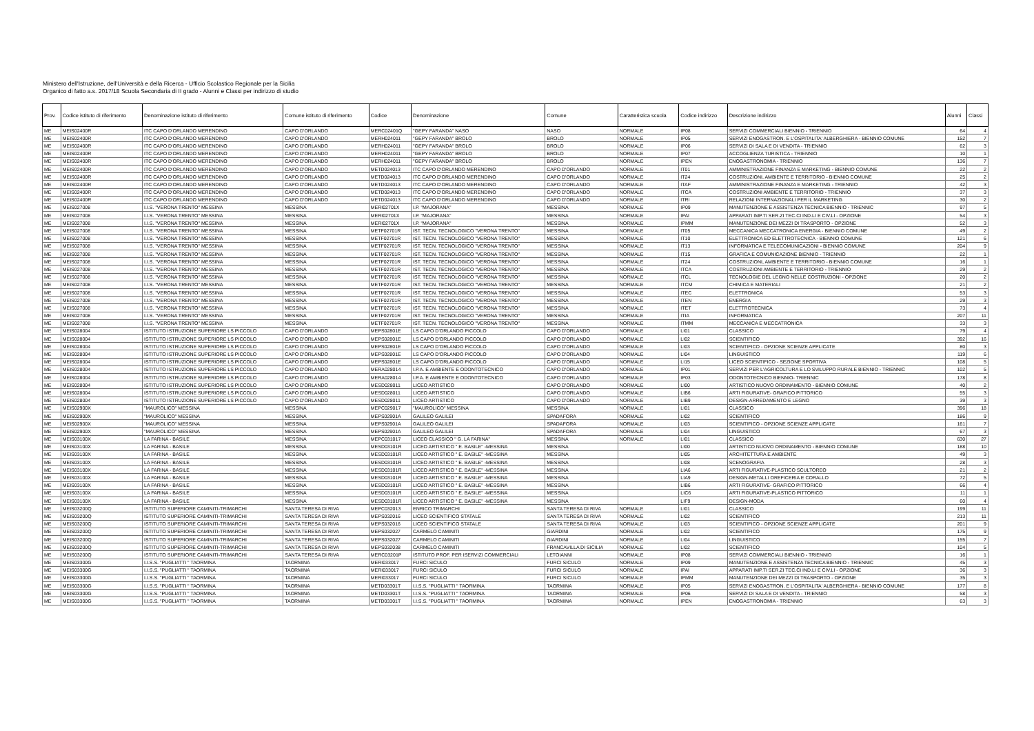Ministero dell'Istruzione, dell'Università e della Ricerca - Ufficio Scolastico Regionale per la Sicilia
Organico di fatto a.s. 2017/18 Scuola Secondaria di II grado - Alunni e Classi per indirizzo di studio
| Prov. | Codice istituto di riferimento | Denominazione istituto di riferimento | Comune istituto di riferimento | Codice | Denominazione | Comune | Caratteristica scuola | Codice indirizzo | Descrizione indirizzo | Alunni | Classi |
| --- | --- | --- | --- | --- | --- | --- | --- | --- | --- | --- | --- |
| ME | MEIS02400R | ITC CAPO D'ORLANDO MERENDINO | CAPO D'ORLANDO | MERC02401Q | "GEPY FARANDA" NASO | NASO | NORMALE | IP08 | SERVIZI COMMERCIALI BIENNIO - TRIENNIO | 64 | 4 |
| ME | MEIS02400R | ITC CAPO D'ORLANDO MERENDINO | CAPO D'ORLANDO | MERH024011 | "GEPY FARANDA" BROLO | BROLO | NORMALE | IP05 | SERVIZI ENOGASTRON. E L'OSPITALITA' ALBERGHIERA - BIENNIO COMUNE | 152 | 7 |
| ME | MEIS02400R | ITC CAPO D'ORLANDO MERENDINO | CAPO D'ORLANDO | MERH024011 | "GEPY FARANDA" BROLO | BROLO | NORMALE | IP06 | SERVIZI DI SALA E DI VENDITA - TRIENNIO | 62 | 3 |
| ME | MEIS02400R | ITC CAPO D'ORLANDO MERENDINO | CAPO D'ORLANDO | MERH024011 | "GEPY FARANDA" BROLO | BROLO | NORMALE | IP07 | ACCOGLIENZA TURISTICA - TRIENNIO | 10 | 1 |
| ME | MEIS02400R | ITC CAPO D'ORLANDO MERENDINO | CAPO D'ORLANDO | MERH024011 | "GEPY FARANDA" BROLO | BROLO | NORMALE | IPEN | ENOGASTRONOMIA - TRIENNIO | 136 | 7 |
| ME | MEIS02400R | ITC CAPO D'ORLANDO MERENDINO | CAPO D'ORLANDO | METD024013 | ITC CAPO D'ORLANDO MERENDINO | CAPO D'ORLANDO | NORMALE | IT01 | AMMINISTRAZIONE FINANZA E MARKETING - BIENNIO COMUNE | 22 | 2 |
| ME | MEIS02400R | ITC CAPO D'ORLANDO MERENDINO | CAPO D'ORLANDO | METD024013 | ITC CAPO D'ORLANDO MERENDINO | CAPO D'ORLANDO | NORMALE | IT24 | COSTRUZIONI, AMBIENTE E TERRITORIO - BIENNIO COMUNE | 25 | 2 |
| ME | MEIS02400R | ITC CAPO D'ORLANDO MERENDINO | CAPO D'ORLANDO | METD024013 | ITC CAPO D'ORLANDO MERENDINO | CAPO D'ORLANDO | NORMALE | ITAF | AMMINISTRAZIONE FINANZA E MARKETING - TRIENNIO | 42 | 3 |
| ME | MEIS02400R | ITC CAPO D'ORLANDO MERENDINO | CAPO D'ORLANDO | METD024013 | ITC CAPO D'ORLANDO MERENDINO | CAPO D'ORLANDO | NORMALE | ITCA | COSTRUZIONI AMBIENTE E TERRITORIO - TRIENNIO | 37 | 3 |
| ME | MEIS02400R | ITC CAPO D'ORLANDO MERENDINO | CAPO D'ORLANDO | METD024013 | ITC CAPO D'ORLANDO MERENDINO | CAPO D'ORLANDO | NORMALE | ITRI | RELAZIONI INTERNAZIONALI PER IL MARKETING | 30 | 2 |
| ME | MEIS027008 | I.I.S. "VERONA TRENTO" MESSINA | MESSINA | MERI02701X | I.P. "MAJORANA" | MESSINA | NORMALE | IP09 | MANUTENZIONE E ASSISTENZA TECNICA BIENNIO - TRIENNIC | 97 | 5 |
| ME | MEIS027008 | I.I.S. "VERONA TRENTO" MESSINA | MESSINA | MERI02701X | I.P. "MAJORANA" | MESSINA | NORMALE | IPAI | APPARATI IMP.TI SER.ZI TEC.CI IND.LI E CIV.LI - OPZIONE | 54 | 3 |
| ME | MEIS027008 | I.I.S. "VERONA TRENTO" MESSINA | MESSINA | MERI02701X | I.P. "MAJORANA" | MESSINA | NORMALE | IPMM | MANUTENZIONE DEI MEZZI DI TRASPORTO - OPZIONE | 52 | 3 |
| ME | MEIS027008 | I.I.S. "VERONA TRENTO" MESSINA | MESSINA | METF02701R | IST. TECN. TECNOLOGICO "VERONA TRENTO" | MESSINA | NORMALE | IT05 | MECCANICA MECCATRONICA ENERGIA - BIENNIO COMUNE | 49 | 2 |
| ME | MEIS027008 | I.I.S. "VERONA TRENTO" MESSINA | MESSINA | METF02701R | IST. TECN. TECNOLOGICO "VERONA TRENTO" | MESSINA | NORMALE | IT10 | ELETTRONICA ED ELETTROTECNICA - BIENNIO COMUNE | 121 | 6 |
| ME | MEIS027008 | I.I.S. "VERONA TRENTO" MESSINA | MESSINA | METF02701R | IST. TECN. TECNOLOGICO "VERONA TRENTO" | MESSINA | NORMALE | IT13 | INFORMATICA E TELECOMUNICAZIONI - BIENNIO COMUNE | 204 | 9 |
| ME | MEIS027008 | I.I.S. "VERONA TRENTO" MESSINA | MESSINA | METF02701R | IST. TECN. TECNOLOGICO "VERONA TRENTO" | MESSINA | NORMALE | IT15 | GRAFICA E COMUNICAZIONE BIENNIO - TRIENNIO | 22 | 1 |
| ME | MEIS027008 | I.I.S. "VERONA TRENTO" MESSINA | MESSINA | METF02701R | IST. TECN. TECNOLOGICO "VERONA TRENTO" | MESSINA | NORMALE | IT24 | COSTRUZIONI, AMBIENTE E TERRITORIO - BIENNIO COMUNE | 16 | 1 |
| ME | MEIS027008 | I.I.S. "VERONA TRENTO" MESSINA | MESSINA | METF02701R | IST. TECN. TECNOLOGICO "VERONA TRENTO" | MESSINA | NORMALE | ITCA | COSTRUZIONI AMBIENTE E TERRITORIO - TRIENNIO | 29 | 2 |
| ME | MEIS027008 | I.I.S. "VERONA TRENTO" MESSINA | MESSINA | METF02701R | IST. TECN. TECNOLOGICO "VERONA TRENTO" | MESSINA | NORMALE | ITCL | TECNOLOGIE DEL LEGNO NELLE COSTRUZIONI - OPZIONE | 20 | 2 |
| ME | MEIS027008 | I.I.S. "VERONA TRENTO" MESSINA | MESSINA | METF02701R | IST. TECN. TECNOLOGICO "VERONA TRENTO" | MESSINA | NORMALE | ITCM | CHIMICA E MATERIALI | 21 | 2 |
| ME | MEIS027008 | I.I.S. "VERONA TRENTO" MESSINA | MESSINA | METF02701R | IST. TECN. TECNOLOGICO "VERONA TRENTO" | MESSINA | NORMALE | ITEC | ELETTRONICA | 53 | 3 |
| ME | MEIS027008 | I.I.S. "VERONA TRENTO" MESSINA | MESSINA | METF02701R | IST. TECN. TECNOLOGICO "VERONA TRENTO" | MESSINA | NORMALE | ITEN | ENERGIA | 29 | 3 |
| ME | MEIS027008 | I.I.S. "VERONA TRENTO" MESSINA | MESSINA | METF02701R | IST. TECN. TECNOLOGICO "VERONA TRENTO" | MESSINA | NORMALE | ITET | ELETTROTECNICA | 73 | 4 |
| ME | MEIS027008 | I.I.S. "VERONA TRENTO" MESSINA | MESSINA | METF02701R | IST. TECN. TECNOLOGICO "VERONA TRENTO" | MESSINA | NORMALE | ITIA | INFORMATICA | 207 | 11 |
| ME | MEIS027008 | I.I.S. "VERONA TRENTO" MESSINA | MESSINA | METF02701R | IST. TECN. TECNOLOGICO "VERONA TRENTO" | MESSINA | NORMALE | ITMM | MECCANICA E MECCATRONICA | 33 | 3 |
| ME | MEIS028004 | ISTITUTO ISTRUZIONE SUPERIORE LS PICCOLO | CAPO D'ORLANDO | MEPS02801E | LS CAPO D'ORLANDO PICCOLO | CAPO D'ORLANDO | NORMALE | LI01 | CLASSICO | 79 | 4 |
| ME | MEIS028004 | ISTITUTO ISTRUZIONE SUPERIORE LS PICCOLO | CAPO D'ORLANDO | MEPS02801E | LS CAPO D'ORLANDO PICCOLO | CAPO D'ORLANDO | NORMALE | LI02 | SCIENTIFICO | 392 | 16 |
| ME | MEIS028004 | ISTITUTO ISTRUZIONE SUPERIORE LS PICCOLO | CAPO D'ORLANDO | MEPS02801E | LS CAPO D'ORLANDO PICCOLO | CAPO D'ORLANDO | NORMALE | LI03 | SCIENTIFICO - OPZIONE SCIENZE APPLICATE | 80 | 3 |
| ME | MEIS028004 | ISTITUTO ISTRUZIONE SUPERIORE LS PICCOLO | CAPO D'ORLANDO | MEPS02801E | LS CAPO D'ORLANDO PICCOLO | CAPO D'ORLANDO | NORMALE | LI04 | LINGUISTICO | 119 | 6 |
| ME | MEIS028004 | ISTITUTO ISTRUZIONE SUPERIORE LS PICCOLO | CAPO D'ORLANDO | MEPS02801E | LS CAPO D'ORLANDO PICCOLO | CAPO D'ORLANDO | NORMALE | LI15 | LICEO SCIENTIFICO - SEZIONE SPORTIVA | 108 | 5 |
| ME | MEIS028004 | ISTITUTO ISTRUZIONE SUPERIORE LS PICCOLO | CAPO D'ORLANDO | MERA028014 | I.P.A. E AMBIENTE E ODONTOTECNICO | CAPO D'ORLANDO | NORMALE | IP01 | SERVIZI PER L'AGRICOLTURA E LO SVILUPPO RURALE BIENNIO - TRIENNIC | 102 | 5 |
| ME | MEIS028004 | ISTITUTO ISTRUZIONE SUPERIORE LS PICCOLO | CAPO D'ORLANDO | MERA028014 | I.P.A. E AMBIENTE E ODONTOTECNICO | CAPO D'ORLANDO | NORMALE | IP03 | ODONTOTECNICO BIENNIO- TRIENNIC | 178 | 8 |
| ME | MEIS028004 | ISTITUTO ISTRUZIONE SUPERIORE LS PICCOLO | CAPO D'ORLANDO | MESD028011 | LICEO ARTISTICO | CAPO D'ORLANDO | NORMALE | LI00 | ARTISTICO NUOVO ORDINAMENTO - BIENNIO COMUNE | 40 | 2 |
| ME | MEIS028004 | ISTITUTO ISTRUZIONE SUPERIORE LS PICCOLO | CAPO D'ORLANDO | MESD028011 | LICEO ARTISTICO | CAPO D'ORLANDO | NORMALE | LIB6 | ARTI FIGURATIVE- GRAFICO PITTORICO | 55 | 3 |
| ME | MEIS028004 | ISTITUTO ISTRUZIONE SUPERIORE LS PICCOLO | CAPO D'ORLANDO | MESD028011 | LICEO ARTISTICO | CAPO D'ORLANDO | NORMALE | LIB9 | DESIGN-ARREDAMENTO E LEGNO | 39 | 3 |
| ME | MEIS02900X | "MAUROLICO" MESSINA | MESSINA | MEPC029017 | "MAUROLICO" MESSINA | MESSINA | NORMALE | LI01 | CLASSICO | 396 | 18 |
| ME | MEIS02900X | "MAUROLICO" MESSINA | MESSINA | MEPS02901A | GALILEO GALILEI | SPADAFORA | NORMALE | LI02 | SCIENTIFICO | 186 | 9 |
| ME | MEIS02900X | "MAUROLICO" MESSINA | MESSINA | MEPS02901A | GALILEO GALILEI | SPADAFORA | NORMALE | LI03 | SCIENTIFICO - OPZIONE SCIENZE APPLICATE | 161 | 7 |
| ME | MEIS02900X | "MAUROLICO" MESSINA | MESSINA | MEPS02901A | GALILEO GALILEI | SPADAFORA | NORMALE | LI04 | LINGUISTICO | 67 | 3 |
| ME | MEIS03100X | LA FARINA - BASILE | MESSINA | MEPC031017 | LICEO CLASSICO " G. LA FARINA" | MESSINA | NORMALE | LI01 | CLASSICO | 630 | 27 |
| ME | MEIS03100X | LA FARINA - BASILE | MESSINA | MESD03101R | LICEO ARTISTICO " E. BASILE" -MESSINA | MESSINA | | LI00 | ARTISTICO NUOVO ORDINAMENTO - BIENNIO COMUNE | 188 | 10 |
| ME | MEIS03100X | LA FARINA - BASILE | MESSINA | MESD03101R | LICEO ARTISTICO " E. BASILE" -MESSINA | MESSINA | | LI05 | ARCHITETTURA E AMBIENTE | 49 | 3 |
| ME | MEIS03100X | LA FARINA - BASILE | MESSINA | MESD03101R | LICEO ARTISTICO " E. BASILE" -MESSINA | MESSINA | | LI08 | SCENOGRAFIA | 28 | 3 |
| ME | MEIS03100X | LA FARINA - BASILE | MESSINA | MESD03101R | LICEO ARTISTICO " E. BASILE" -MESSINA | MESSINA | | LIA6 | ARTI FIGURATIVE-PLASTICO SCULTOREO | 21 | 2 |
| ME | MEIS03100X | LA FARINA - BASILE | MESSINA | MESD03101R | LICEO ARTISTICO " E. BASILE" -MESSINA | MESSINA | | LIA9 | DESIGN-METALLI OREFICERIA E CORALLO | 72 | 5 |
| ME | MEIS03100X | LA FARINA - BASILE | MESSINA | MESD03101R | LICEO ARTISTICO " E. BASILE" -MESSINA | MESSINA | | LIB6 | ARTI FIGURATIVE- GRAFICO PITTORICO | 66 | 4 |
| ME | MEIS03100X | LA FARINA - BASILE | MESSINA | MESD03101R | LICEO ARTISTICO " E. BASILE" -MESSINA | MESSINA | | LIC6 | ARTI FIGURATIVE-PLASTICO PITTORICO | 11 | 1 |
| ME | MEIS03100X | LA FARINA - BASILE | MESSINA | MESD03101R | LICEO ARTISTICO " E. BASILE" -MESSINA | MESSINA | | LIF9 | DESIGN-MODA | 60 | 4 |
| ME | MEIS03200Q | ISTITUTO SUPERIORE CAMINITI-TRIMARCHI | SANTA TERESA DI RIVA | MEPC032013 | ENRICO TRIMARCHI | SANTA TERESA DI RIVA | NORMALE | LI01 | CLASSICO | 199 | 11 |
| ME | MEIS03200Q | ISTITUTO SUPERIORE CAMINITI-TRIMARCHI | SANTA TERESA DI RIVA | MEPS032016 | LICEO SCIENTIFICO STATALE | SANTA TERESA DI RIVA | NORMALE | LI02 | SCIENTIFICO | 213 | 11 |
| ME | MEIS03200Q | ISTITUTO SUPERIORE CAMINITI-TRIMARCHI | SANTA TERESA DI RIVA | MEPS032016 | LICEO SCIENTIFICO STATALE | SANTA TERESA DI RIVA | NORMALE | LI03 | SCIENTIFICO - OPZIONE SCIENZE APPLICATE | 201 | 9 |
| ME | MEIS03200Q | ISTITUTO SUPERIORE CAMINITI-TRIMARCHI | SANTA TERESA DI RIVA | MEPS032027 | CARMELO CAMINITI | GIARDINI | NORMALE | LI02 | SCIENTIFICO | 175 | 9 |
| ME | MEIS03200Q | ISTITUTO SUPERIORE CAMINITI-TRIMARCHI | SANTA TERESA DI RIVA | MEPS032027 | CARMELO CAMINITI | GIARDINI | NORMALE | LI04 | LINGUISTICO | 155 | 7 |
| ME | MEIS03200Q | ISTITUTO SUPERIORE CAMINITI-TRIMARCHI | SANTA TERESA DI RIVA | MEPS032038 | CARMELO CAMINITI | FRANCAVILLA DI SICILIA | NORMALE | LI02 | SCIENTIFICO | 104 | 5 |
| ME | MEIS03200Q | ISTITUTO SUPERIORE CAMINITI-TRIMARCHI | SANTA TERESA DI RIVA | MERC03201P | ISTITUTO PROF. PER ISERVIZI COMMERCIALI | LETOIANNI | NORMALE | IP08 | SERVIZI COMMERCIALI BIENNIO - TRIENNIO | 16 | 1 |
| ME | MEIS03300G | I.I.S.S. "PUGLIATTI " TAORMINA | TAORMINA | MERI033017 | FURCI SICULO | FURCI SICULO | NORMALE | IP09 | MANUTENZIONE E ASSISTENZA TECNICA BIENNIO - TRIENNIC | 45 | 3 |
| ME | MEIS03300G | I.I.S.S. "PUGLIATTI " TAORMINA | TAORMINA | MERI033017 | FURCI SICULO | FURCI SICULO | NORMALE | IPAI | APPARATI IMP.TI SER.ZI TEC.CI IND.LI E CIV.LI - OPZIONE | 36 | 3 |
| ME | MEIS03300G | I.I.S.S. "PUGLIATTI " TAORMINA | TAORMINA | MERI033017 | FURCI SICULO | FURCI SICULO | NORMALE | IPMM | MANUTENZIONE DEI MEZZI DI TRASPORTO - OPZIONE | 35 | 3 |
| ME | MEIS03300G | I.I.S.S. "PUGLIATTI " TAORMINA | TAORMINA | METD03301T | I.I.S.S. "PUGLIATTI " TAORMINA | TAORMINA | NORMALE | IP05 | SERVIZI ENOGASTRON. E L'OSPITALITA' ALBERGHIERA - BIENNIO COMUNE | 177 | 8 |
| ME | MEIS03300G | I.I.S.S. "PUGLIATTI " TAORMINA | TAORMINA | METD03301T | I.I.S.S. "PUGLIATTI " TAORMINA | TAORMINA | NORMALE | IP06 | SERVIZI DI SALA E DI VENDITA - TRIENNIO | 58 | 3 |
| ME | MEIS03300G | I.I.S.S. "PUGLIATTI " TAORMINA | TAORMINA | METD03301T | I.I.S.S. "PUGLIATTI " TAORMINA | TAORMINA | NORMALE | IPEN | ENOGASTRONOMIA - TRIENNIO | 63 | 3 |